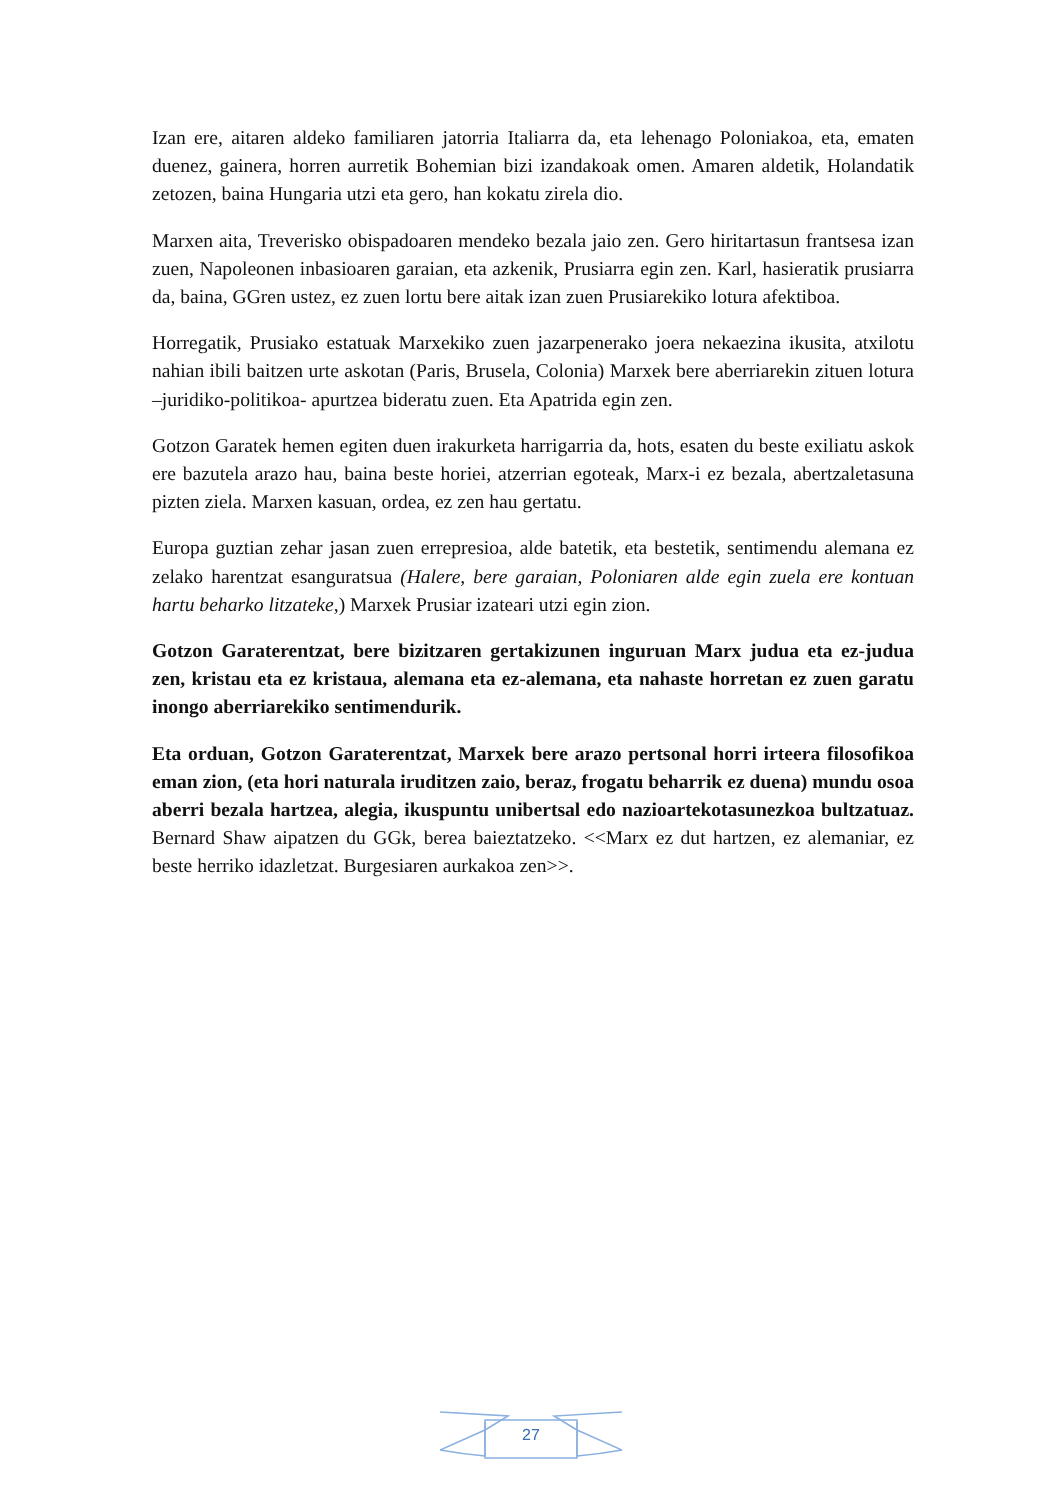Izan ere, aitaren aldeko familiaren jatorria Italiarra da, eta lehenago Poloniakoa, eta, ematen duenez, gainera, horren aurretik Bohemian bizi izandakoak omen. Amaren aldetik, Holandatik zetozen, baina Hungaria utzi eta gero, han kokatu zirela dio.
Marxen aita, Treverisko obispadoaren mendeko bezala jaio zen. Gero hiritartasun frantsesa izan zuen, Napoleonen inbasioaren garaian, eta azkenik, Prusiarra egin zen. Karl, hasieratik prusiarra da, baina, GGren ustez, ez zuen lortu bere aitak izan zuen Prusiarekiko lotura afektiboa.
Horregatik, Prusiako estatuak Marxekiko zuen jazarpenerako joera nekaezina ikusita, atxilotu nahian ibili baitzen urte askotan (Paris, Brusela, Colonia) Marxek bere aberriarekin zituen lotura –juridiko-politikoa- apurtzea bideratu zuen. Eta Apatrida egin zen.
Gotzon Garatek hemen egiten duen irakurketa harrigarria da, hots, esaten du beste exiliatu askok ere bazutela arazo hau, baina beste horiei, atzerrian egoteak, Marx-i ez bezala, abertzaletasuna pizten ziela. Marxen kasuan, ordea, ez zen hau gertatu.
Europa guztian zehar jasan zuen errepresioa, alde batetik, eta bestetik, sentimendu alemana ez zelako harentzat esanguratsua (Halere, bere garaian, Poloniaren alde egin zuela ere kontuan hartu beharko litzateke,) Marxek Prusiar izateari utzi egin zion.
Gotzon Garaterentzat, bere bizitzaren gertakizunen inguruan Marx judua eta ez-judua zen, kristau eta ez kristaua, alemana eta ez-alemana, eta nahaste horretan ez zuen garatu inongo aberriarekiko sentimendurik.
Eta orduan, Gotzon Garaterentzat, Marxek bere arazo pertsonal horri irteera filosofikoa eman zion, (eta hori naturala iruditzen zaio, beraz, frogatu beharrik ez duena) mundu osoa aberri bezala hartzea, alegia, ikuspuntu unibertsal edo nazioartekotasunezkoa bultzatuaz. Bernard Shaw aipatzen du GGk, berea baieztatzeko. <<Marx ez dut hartzen, ez alemaniar, ez beste herriko idazletzat. Burgesiaren aurkakoa zen>>.
27